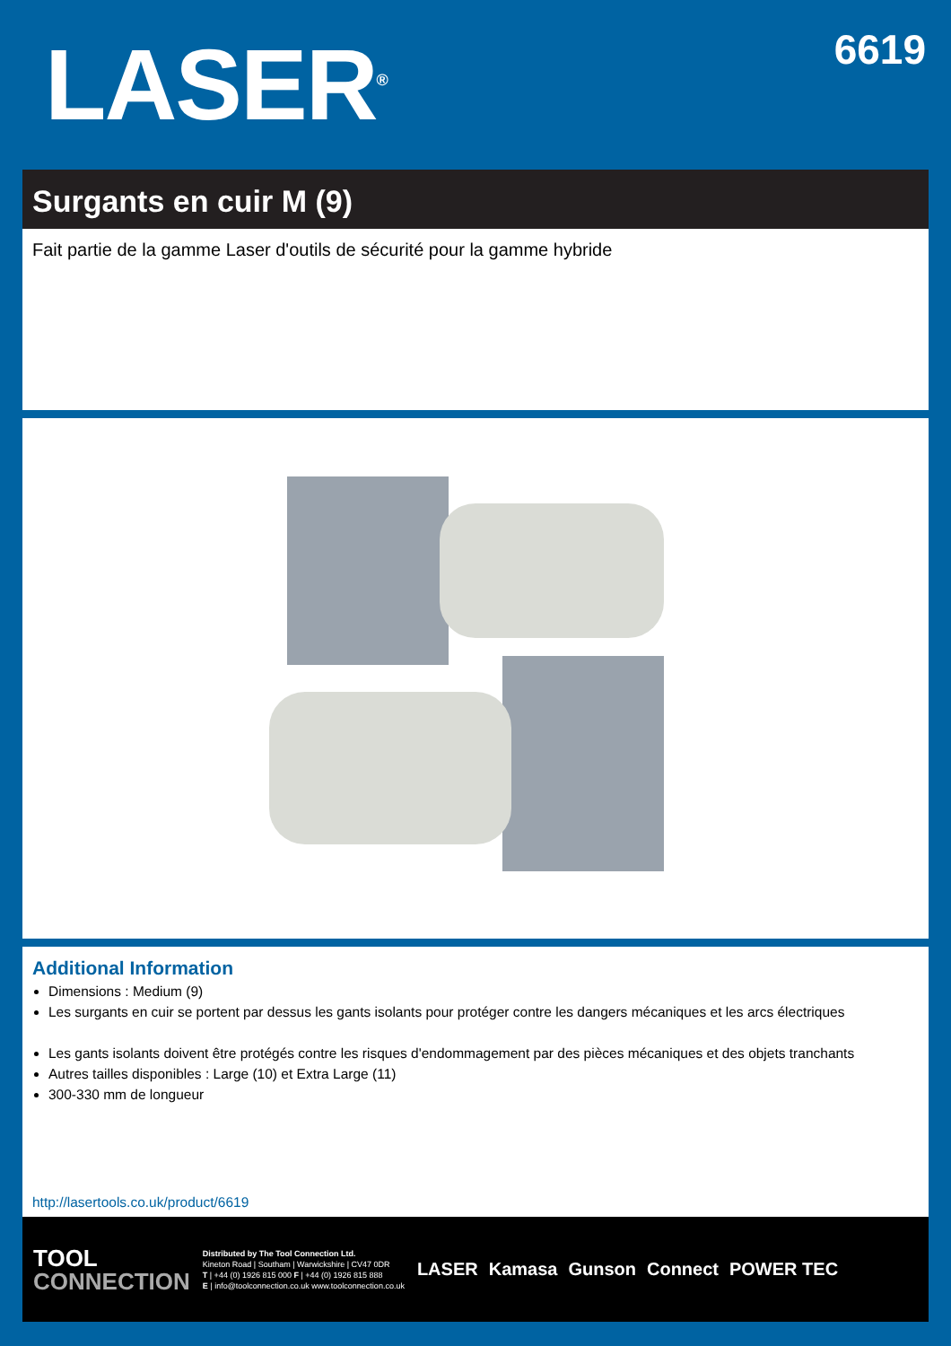LASER<sup>®</sup>
6619
Surgants en cuir M (9)
Fait partie de la gamme Laser d'outils de sécurité pour la gamme hybride
Additional Information
Dimensions : Medium (9)
Les surgants en cuir se portent par dessus les gants isolants pour protéger contre les dangers mécaniques et les arcs électriques
Les gants isolants doivent être protégés contre les risques d'endommagement par des pièces mécaniques et des objets tranchants
Autres tailles disponibles : Large (10) et Extra Large (11)
300-330 mm de longueur
http://lasertools.co.uk/product/6619
TOOL
CONNECTION
Distributed by The Tool Connection Ltd.
Kineton Road | Southam | Warwickshire | CV47 0DR
T | +44 (0) 1926 815 000 F | +44 (0) 1926 815 888
E | info@toolconnection.co.uk www.toolconnection.co.uk
LASER Kamasa Gunson Connect POWER TEC